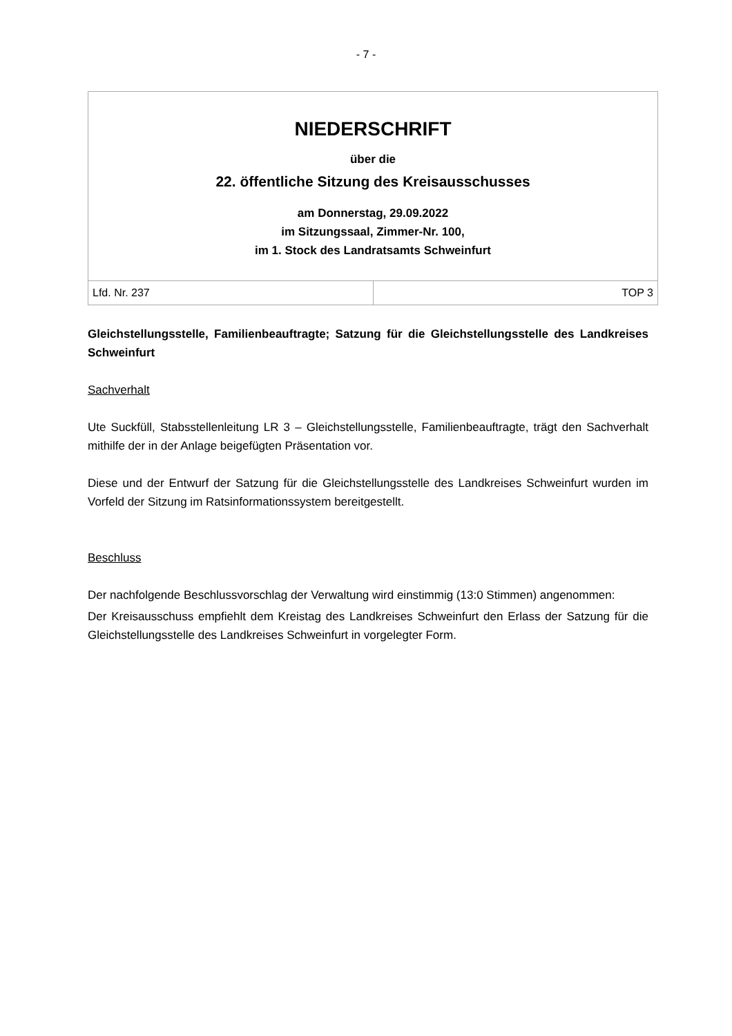- 7 -
| NIEDERSCHRIFT über die 22. öffentliche Sitzung des Kreisausschusses am Donnerstag, 29.09.2022 im Sitzungssaal, Zimmer-Nr. 100, im 1. Stock des Landratsamts Schweinfurt | |
| Lfd. Nr. 237 | TOP 3 |
Gleichstellungsstelle, Familienbeauftragte; Satzung für die Gleichstellungsstelle des Landkreises Schweinfurt
Sachverhalt
Ute Suckfüll, Stabsstellenleitung LR 3 – Gleichstellungsstelle, Familienbeauftragte, trägt den Sachverhalt mithilfe der in der Anlage beigefügten Präsentation vor.
Diese und der Entwurf der Satzung für die Gleichstellungsstelle des Landkreises Schweinfurt wurden im Vorfeld der Sitzung im Ratsinformationssystem bereitgestellt.
Beschluss
Der nachfolgende Beschlussvorschlag der Verwaltung wird einstimmig (13:0 Stimmen) angenommen:
Der Kreisausschuss empfiehlt dem Kreistag des Landkreises Schweinfurt den Erlass der Satzung für die Gleichstellungsstelle des Landkreises Schweinfurt in vorgelegter Form.